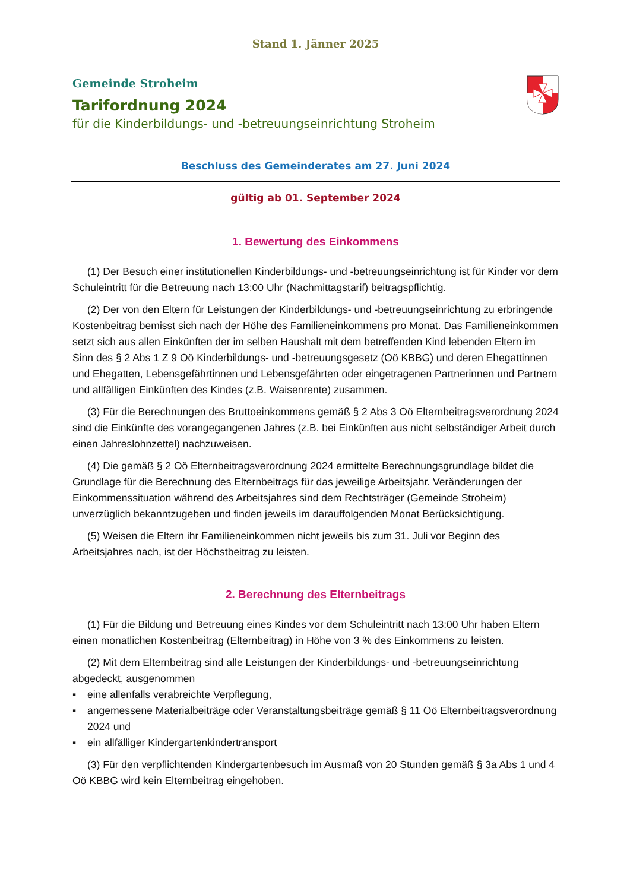Stand 1. Jänner 2025
Gemeinde Stroheim
Tarifordnung 2024
für die Kinderbildungs- und -betreuungseinrichtung Stroheim
Beschluss des Gemeinderates am 27. Juni 2024
gültig ab 01. September 2024
1. Bewertung des Einkommens
(1) Der Besuch einer institutionellen Kinderbildungs- und -betreuungseinrichtung ist für Kinder vor dem Schuleintritt für die Betreuung nach 13:00 Uhr (Nachmittagstarif) beitragspflichtig.
(2) Der von den Eltern für Leistungen der Kinderbildungs- und -betreuungseinrichtung zu erbringende Kostenbeitrag bemisst sich nach der Höhe des Familieneinkommens pro Monat. Das Familieneinkommen setzt sich aus allen Einkünften der im selben Haushalt mit dem betreffenden Kind lebenden Eltern im Sinn des § 2 Abs 1 Z 9 Oö Kinderbildungs- und -betreuungsgesetz (Oö KBBG) und deren Ehegattinnen und Ehegatten, Lebensgefährtinnen und Lebensgefährten oder eingetragenen Partnerinnen und Partnern und allfälligen Einkünften des Kindes (z.B. Waisenrente) zusammen.
(3) Für die Berechnungen des Bruttoeinkommens gemäß § 2 Abs 3 Oö Elternbeitragsverordnung 2024 sind die Einkünfte des vorangegangenen Jahres (z.B. bei Einkünften aus nicht selbständiger Arbeit durch einen Jahreslohnzettel) nachzuweisen.
(4) Die gemäß § 2 Oö Elternbeitragsverordnung 2024 ermittelte Berechnungsgrundlage bildet die Grundlage für die Berechnung des Elternbeitrags für das jeweilige Arbeitsjahr. Veränderungen der Einkommenssituation während des Arbeitsjahres sind dem Rechtsträger (Gemeinde Stroheim) unverzüglich bekanntzugeben und finden jeweils im darauffolgenden Monat Berücksichtigung.
(5) Weisen die Eltern ihr Familieneinkommen nicht jeweils bis zum 31. Juli vor Beginn des Arbeitsjahres nach, ist der Höchstbeitrag zu leisten.
2. Berechnung des Elternbeitrags
(1) Für die Bildung und Betreuung eines Kindes vor dem Schuleintritt nach 13:00 Uhr haben Eltern einen monatlichen Kostenbeitrag (Elternbeitrag) in Höhe von 3 % des Einkommens zu leisten.
(2) Mit dem Elternbeitrag sind alle Leistungen der Kinderbildungs- und -betreuungseinrichtung abgedeckt, ausgenommen
▪ eine allenfalls verabreichte Verpflegung,
▪ angemessene Materialbeiträge oder Veranstaltungsbeiträge gemäß § 11 Oö Elternbeitragsverordnung 2024 und
▪ ein allfälliger Kindergartenkindertransport
(3) Für den verpflichtenden Kindergartenbesuch im Ausmaß von 20 Stunden gemäß § 3a Abs 1 und 4 Oö KBBG wird kein Elternbeitrag eingehoben.